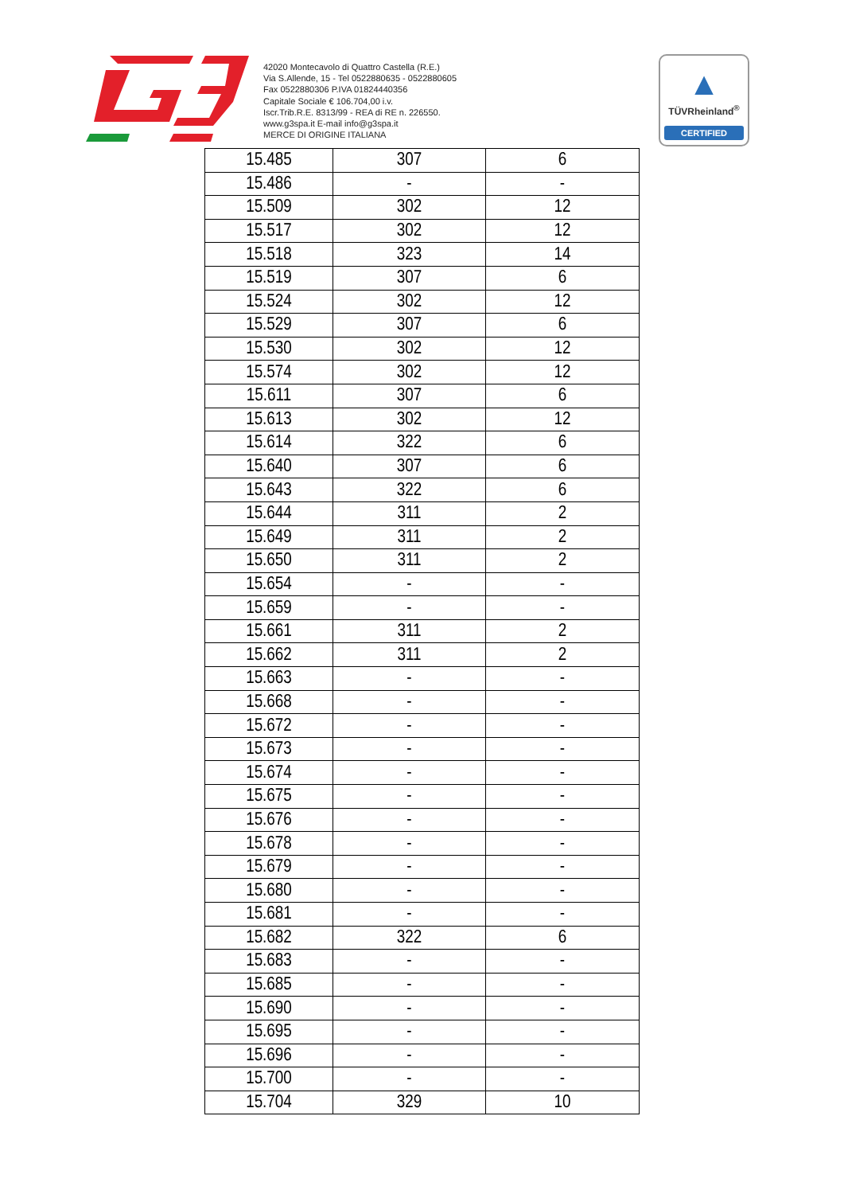42020 Montecavolo di Quattro Castella (R.E.)
Via S.Allende, 15 - Tel 0522880635 - 0522880605
Fax 0522880306 P.IVA 01824440356
Capitale Sociale € 106.704,00 i.v.
Iscr.Trib.R.E. 8313/99 - REA di RE n. 226550.
www.g3spa.it E-mail info@g3spa.it
MERCE DI ORIGINE ITALIANA
▲
TÜVRheinland<sup>®</sup>
CERTIFIED
| 15.485 | 307 | 6 |
| 15.486 | - | - |
| 15.509 | 302 | 12 |
| 15.517 | 302 | 12 |
| 15.518 | 323 | 14 |
| 15.519 | 307 | 6 |
| 15.524 | 302 | 12 |
| 15.529 | 307 | 6 |
| 15.530 | 302 | 12 |
| 15.574 | 302 | 12 |
| 15.611 | 307 | 6 |
| 15.613 | 302 | 12 |
| 15.614 | 322 | 6 |
| 15.640 | 307 | 6 |
| 15.643 | 322 | 6 |
| 15.644 | 311 | 2 |
| 15.649 | 311 | 2 |
| 15.650 | 311 | 2 |
| 15.654 | - | - |
| 15.659 | - | - |
| 15.661 | 311 | 2 |
| 15.662 | 311 | 2 |
| 15.663 | - | - |
| 15.668 | - | - |
| 15.672 | - | - |
| 15.673 | - | - |
| 15.674 | - | - |
| 15.675 | - | - |
| 15.676 | - | - |
| 15.678 | - | - |
| 15.679 | - | - |
| 15.680 | - | - |
| 15.681 | - | - |
| 15.682 | 322 | 6 |
| 15.683 | - | - |
| 15.685 | - | - |
| 15.690 | - | - |
| 15.695 | - | - |
| 15.696 | - | - |
| 15.700 | - | - |
| 15.704 | 329 | 10 |